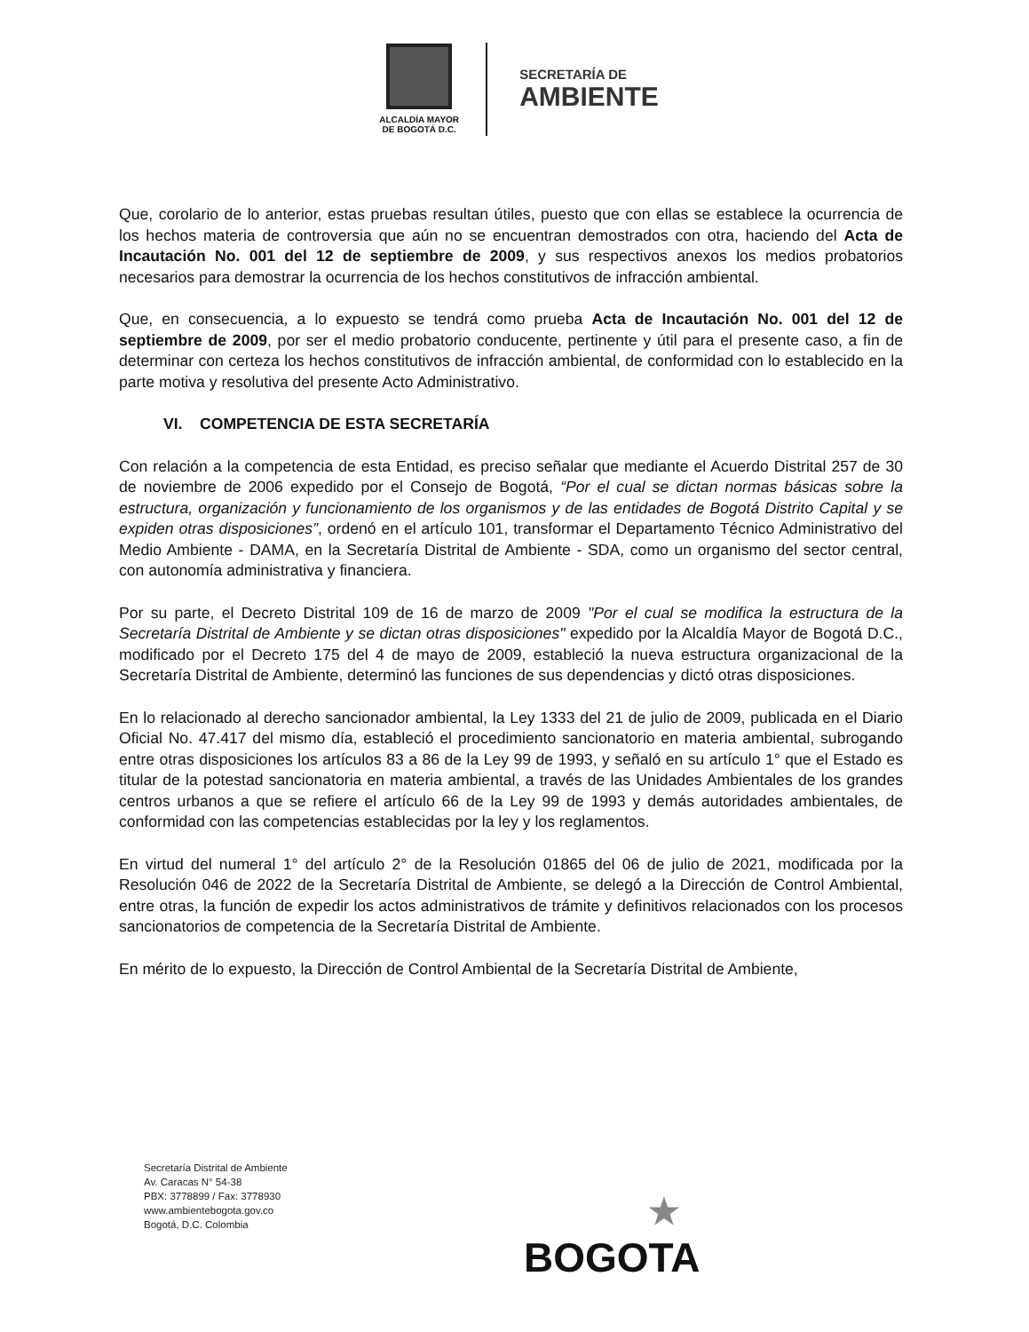ALCALDÍA MAYOR
DE BOGOTÁ D.C.
SECRETARÍA DE
AMBIENTE
Que, corolario de lo anterior, estas pruebas resultan útiles, puesto que con ellas se establece la ocurrencia de los hechos materia de controversia que aún no se encuentran demostrados con otra, haciendo del Acta de Incautación No. 001 del 12 de septiembre de 2009, y sus respectivos anexos los medios probatorios necesarios para demostrar la ocurrencia de los hechos constitutivos de infracción ambiental.
Que, en consecuencia, a lo expuesto se tendrá como prueba Acta de Incautación No. 001 del 12 de septiembre de 2009, por ser el medio probatorio conducente, pertinente y útil para el presente caso, a fin de determinar con certeza los hechos constitutivos de infracción ambiental, de conformidad con lo establecido en la parte motiva y resolutiva del presente Acto Administrativo.
VI. COMPETENCIA DE ESTA SECRETARÍA
Con relación a la competencia de esta Entidad, es preciso señalar que mediante el Acuerdo Distrital 257 de 30 de noviembre de 2006 expedido por el Consejo de Bogotá, “Por el cual se dictan normas básicas sobre la estructura, organización y funcionamiento de los organismos y de las entidades de Bogotá Distrito Capital y se expiden otras disposiciones”, ordenó en el artículo 101, transformar el Departamento Técnico Administrativo del Medio Ambiente - DAMA, en la Secretaría Distrital de Ambiente - SDA, como un organismo del sector central, con autonomía administrativa y financiera.
Por su parte, el Decreto Distrital 109 de 16 de marzo de 2009 "Por el cual se modifica la estructura de la Secretaría Distrital de Ambiente y se dictan otras disposiciones" expedido por la Alcaldía Mayor de Bogotá D.C., modificado por el Decreto 175 del 4 de mayo de 2009, estableció la nueva estructura organizacional de la Secretaría Distrital de Ambiente, determinó las funciones de sus dependencias y dictó otras disposiciones.
En lo relacionado al derecho sancionador ambiental, la Ley 1333 del 21 de julio de 2009, publicada en el Diario Oficial No. 47.417 del mismo día, estableció el procedimiento sancionatorio en materia ambiental, subrogando entre otras disposiciones los artículos 83 a 86 de la Ley 99 de 1993, y señaló en su artículo 1° que el Estado es titular de la potestad sancionatoria en materia ambiental, a través de las Unidades Ambientales de los grandes centros urbanos a que se refiere el artículo 66 de la Ley 99 de 1993 y demás autoridades ambientales, de conformidad con las competencias establecidas por la ley y los reglamentos.
En virtud del numeral 1° del artículo 2° de la Resolución 01865 del 06 de julio de 2021, modificada por la Resolución 046 de 2022 de la Secretaría Distrital de Ambiente, se delegó a la Dirección de Control Ambiental, entre otras, la función de expedir los actos administrativos de trámite y definitivos relacionados con los procesos sancionatorios de competencia de la Secretaría Distrital de Ambiente.
En mérito de lo expuesto, la Dirección de Control Ambiental de la Secretaría Distrital de Ambiente,
Secretaría Distrital de Ambiente
Av. Caracas N° 54-38
PBX: 3778899 / Fax: 3778930
www.ambientebogota.gov.co
Bogotá, D.C. Colombia
★
BOGOTA